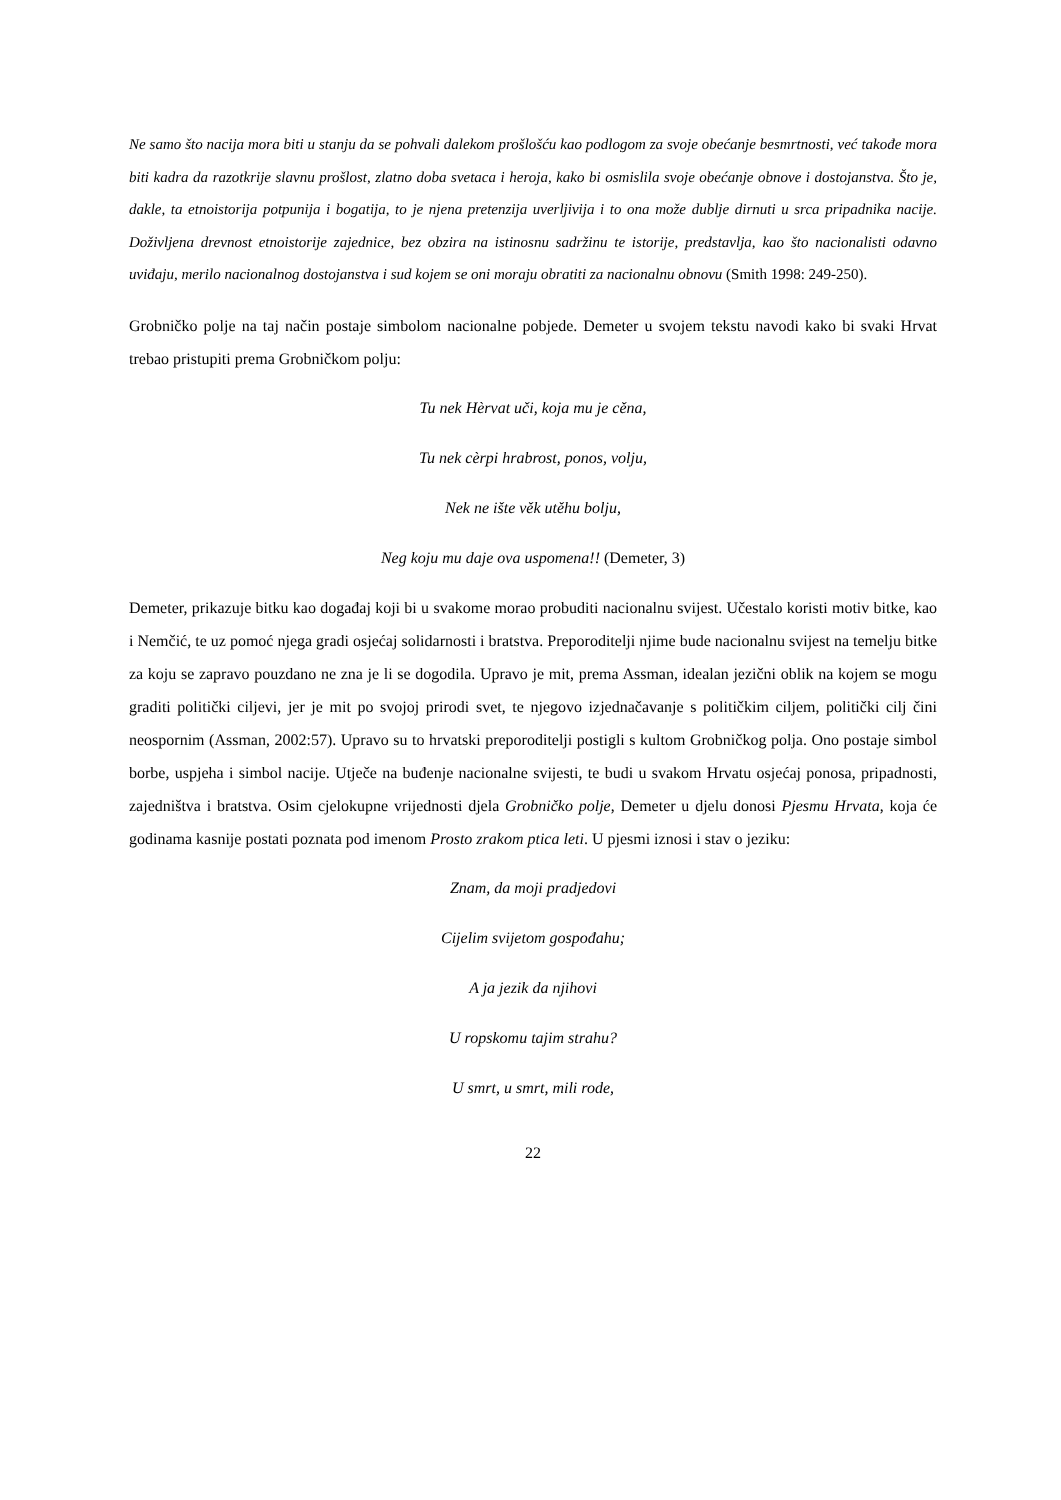Ne samo što nacija mora biti u stanju da se pohvali dalekom prošlošću kao podlogom za svoje obećanje besmrtnosti, već takođe mora biti kadra da razotkrije slavnu prošlost, zlatno doba svetaca i heroja, kako bi osmislila svoje obećanje obnove i dostojanstva. Što je, dakle, ta etnoistorija potpunija i bogatija, to je njena pretenzija uverljivija i to ona može dublje dirnuti u srca pripadnika nacije. Doživljena drevnost etnoistorije zajednice, bez obzira na istinosnu sadržinu te istorije, predstavlja, kao što nacionalisti odavno uviđaju, merilo nacionalnog dostojanstva i sud kojem se oni moraju obratiti za nacionalnu obnovu (Smith 1998: 249-250).
Grobničko polje na taj način postaje simbolom nacionalne pobjede. Demeter u svojem tekstu navodi kako bi svaki Hrvat trebao pristupiti prema Grobničkom polju:
Tu nek Hèrvat uči, koja mu je cěna,
Tu nek cèrpi hrabrost, ponos, volju,
Nek ne ište věk utěhu bolju,
Neg koju mu daje ova uspomena!! (Demeter, 3)
Demeter, prikazuje bitku kao događaj koji bi u svakome morao probuditi nacionalnu svijest. Učestalo koristi motiv bitke, kao i Nemčić, te uz pomoć njega gradi osjećaj solidarnosti i bratstva. Preporoditelji njime bude nacionalnu svijest na temelju bitke za koju se zapravo pouzdano ne zna je li se dogodila. Upravo je mit, prema Assman, idealan jezični oblik na kojem se mogu graditi politički ciljevi, jer je mit po svojoj prirodi svet, te njegovo izjednačavanje s političkim ciljem, politički cilj čini neospornim (Assman, 2002:57). Upravo su to hrvatski preporoditelji postigli s kultom Grobničkog polja. Ono postaje simbol borbe, uspjeha i simbol nacije. Utječe na buđenje nacionalne svijesti, te budi u svakom Hrvatu osjećaj ponosa, pripadnosti, zajedništva i bratstva. Osim cjelokupne vrijednosti djela Grobničko polje, Demeter u djelu donosi Pjesmu Hrvata, koja će godinama kasnije postati poznata pod imenom Prosto zrakom ptica leti. U pjesmi iznosi i stav o jeziku:
Znam, da moji pradjedovi
Cijelim svijetom gospođahu;
A ja jezik da njihovi
U ropskomu tajim strahu?
U smrt, u smrt, mili rode,
22